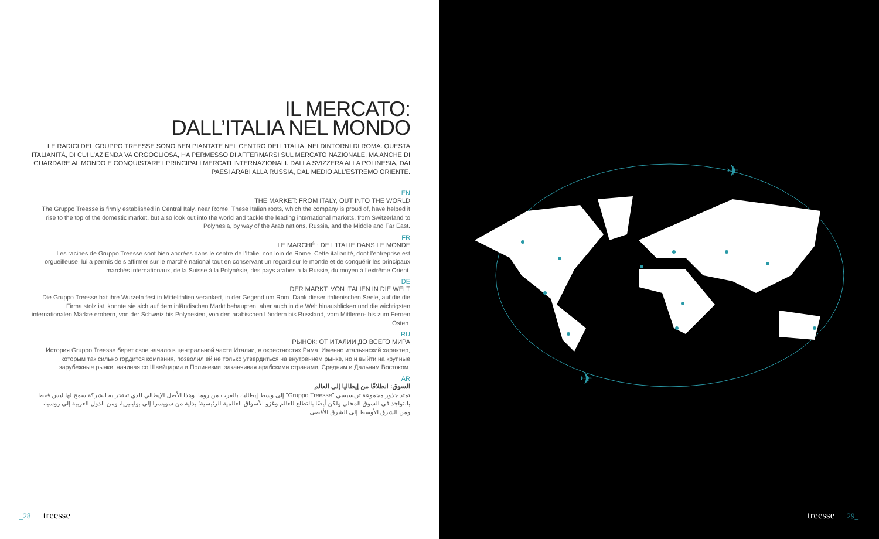IL MERCATO:
DALL’ITALIA NEL MONDO
LE RADICI DEL GRUPPO TREESSE SONO BEN PIANTATE NEL CENTRO DELL’ITALIA, NEI DINTORNI DI ROMA. QUESTA ITALIANITÀ, DI CUI L’AZIENDA VA ORGOGLIOSA, HA PERMESSO DI AFFERMARSI SUL MERCATO NAZIONALE, MA ANCHE DI GUARDARE AL MONDO E CONQUISTARE I PRINCIPALI MERCATI INTERNAZIONALI. DALLA SVIZZERA ALLA POLINESIA, DAI PAESI ARABI ALLA RUSSIA, DAL MEDIO ALL’ESTREMO ORIENTE.
EN
THE MARKET: FROM ITALY, OUT INTO THE WORLD
The Gruppo Treesse is firmly established in Central Italy, near Rome. These Italian roots, which the company is proud of, have helped it rise to the top of the domestic market, but also look out into the world and tackle the leading international markets, from Switzerland to Polynesia, by way of the Arab nations, Russia, and the Middle and Far East.
FR
LE MARCHÉ : DE L’ITALIE DANS LE MONDE
Les racines de Gruppo Treesse sont bien ancrées dans le centre de l’Italie, non loin de Rome. Cette italianité, dont l’entreprise est orgueilleuse, lui a permis de s’affirmer sur le marché national tout en conservant un regard sur le monde et de conquérir les principaux marchés internationaux, de la Suisse à la Polynésie, des pays arabes à la Russie, du moyen à l’extrême Orient.
DE
DER MARKT: VON ITALIEN IN DIE WELT
Die Gruppo Treesse hat ihre Wurzeln fest in Mittelitalien verankert, in der Gegend um Rom. Dank dieser italienischen Seele, auf die die Firma stolz ist, konnte sie sich auf dem inländischen Markt behaupten, aber auch in die Welt hinausblicken und die wichtigsten internationalen Märkte erobern, von der Schweiz bis Polynesien, von den arabischen Ländern bis Russland, vom Mittleren- bis zum Fernen Osten.
RU
РЫНОК: ОТ ИТАЛИИ ДО ВСЕГО МИРА
История Gruppo Treesse берет свое начало в центральной части Италии, в окрестностях Рима. Именно итальянский характер, которым так сильно гордится компания, позволил ей не только утвердиться на внутреннем рынке, но и выйти на крупные зарубежные рынки, начиная со Швейцарии и Полинезии, заканчивая арабскими странами, Средним и Дальним Востоком.
AR
السوق: انطلاقًا من إيطاليا إلى العالم
تمتد جذور مجموعة تريسيسي "Gruppo Treesse" إلى وسط إيطاليا، بالقرب من روما. وهذا الأصل الإيطالي الذي تفتخر به الشركة سمح لها ليس فقط بالتواجد في السوق المحلي ولكن أيضًا بالتطلع للعالم وغزو الأسواق العالمية الرئيسية؛ بداية من سويسرا إلى بولينيزيا، ومن الدول العربية إلى روسيا، ومن الشرق الأوسط إلى الشرق الأقصى.
_28 treesse
✈
✈
treesse 29_